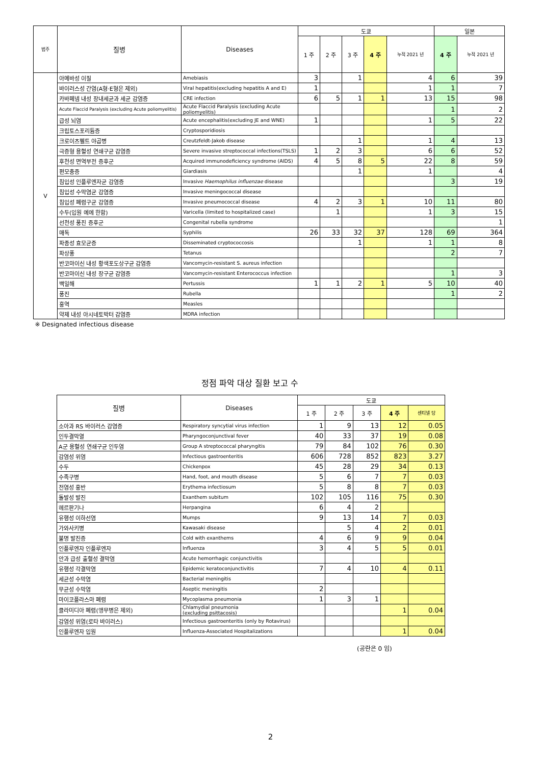| 범주 | 질병 | Diseases | 도쿄 | | | | | 일본 | |
| --- | --- | --- | --- | --- | --- | --- | --- | --- | --- |
| | | | 1 주 | 2 주 | 3 주 | 4 주 | 누적 2021 년 | 4 주 | 누적 2021 년 |
| V | 아메바성 이질 | Amebiasis | 3 | | 1 | | 4 | 6 | 39 |
| | 바이러스성 간염(A형·E형은 제외) | Viral hepatitis(excluding hepatitis A and E) | 1 | | | | 1 | 1 | 7 |
| | 카바페넴 내성 장내세균과 세균 감염증 | CRE infection | 6 | 5 | 1 | 1 | 13 | 15 | 98 |
| | Acute Flaccid Paralysis (excluding Acute poliomyelitis) | Acute Flaccid Paralysis (excluding Acute poliomyelitis) | | | | | | 1 | 2 |
| | 급성 뇌염 | Acute encephalitis(excluding JE and WNE) | 1 | | | | 1 | 5 | 22 |
| | 크립토스포리듐증 | Cryptosporidiosis | | | | | | | |
| | 크로이츠펠트 야곱병 | Creutzfeldt-Jakob disease | | | 1 | | 1 | 4 | 13 |
| | 극증형 용혈성 연쇄구균 감염증 | Severe invasive streptococcal infections(TSLS) | 1 | 2 | 3 | | 6 | 6 | 52 |
| | 후천성 면역부전 증후군 | Acquired immunodeficiency syndrome (AIDS) | 4 | 5 | 8 | 5 | 22 | 8 | 59 |
| | 편모충증 | Giardiasis | | | 1 | | 1 | | 4 |
| | 침입성 인플루엔자균 감염증 | Invasive Haemophilus influenzae disease | | | | | | 3 | 19 |
| | 침입성 수막염균 감염증 | Invasive meningococcal disease | | | | | | | |
| | 침입성 폐렴구균 감염증 | Invasive pneumococcal disease | 4 | 2 | 3 | 1 | 10 | 11 | 80 |
| | 수두(입원 예에 한함) | Varicella (limited to hospitalized case) | | 1 | | | 1 | 3 | 15 |
| | 선천성 풍진 증후군 | Congenital rubella syndrome | | | | | | | 1 |
| | 매독 | Syphilis | 26 | 33 | 32 | 37 | 128 | 69 | 364 |
| | 파종성 효모균증 | Disseminated cryptococcosis | | | 1 | | 1 | 1 | 8 |
| | 파상풍 | Tetanus | | | | | | 2 | 7 |
| | 반코마이신 내성 황색포도상구균 감염증 | Vancomycin-resistant S. aureus infection | | | | | | | |
| | 반코마이신 내성 장구균 감염증 | Vancomycin-resistant Enterococcus infection | | | | | | 1 | 3 |
| | 백일해 | Pertussis | 1 | 1 | 2 | 1 | 5 | 10 | 40 |
| | 풍진 | Rubella | | | | | | 1 | 2 |
| | 홍역 | Measles | | | | | | | |
| | 약제 내성 아시네토박터 감염증 | MDRA infection | | | | | | | |
| ※ Designated infectious disease | | | | | | | | | |
정점 파악 대상 질환 보고 수
| 질병 | Diseases | 도쿄 | | | | |
| --- | --- | --- | --- | --- | --- | --- |
| | | 1 주 | 2 주 | 3 주 | 4 주 | 센티넬 당 |
| 소아과 RS 바이러스 감염증 | Respiratory syncytial virus infection | 1 | 9 | 13 | 12 | 0.05 |
| 인두결막열 | Pharyngoconjunctival fever | 40 | 33 | 37 | 19 | 0.08 |
| A군 용혈성 연쇄구균 인두염 | Group A streptococcal pharyngitis | 79 | 84 | 102 | 76 | 0.30 |
| 감염성 위염 | Infectious gastroenteritis | 606 | 728 | 852 | 823 | 3.27 |
| 수두 | Chickenpox | 45 | 28 | 29 | 34 | 0.13 |
| 수족구병 | Hand, foot, and mouth disease | 5 | 6 | 7 | 7 | 0.03 |
| 전염성 홍반 | Erythema infectiosum | 5 | 8 | 8 | 7 | 0.03 |
| 돌발성 발진 | Exanthem subitum | 102 | 105 | 116 | 75 | 0.30 |
| 헤르판기나 | Herpangina | 6 | 4 | 2 | | |
| 유행성 이하선염 | Mumps | 9 | 13 | 14 | 7 | 0.03 |
| 가와사키병 | Kawasaki disease | | 5 | 4 | 2 | 0.01 |
| 불명 발진증 | Cold with exanthems | 4 | 6 | 9 | 9 | 0.04 |
| 인플루엔자 인플루엔자 | Influenza | 3 | 4 | 5 | 5 | 0.01 |
| 안과 급성 출혈성 결막염 | Acute hemorrhagic conjunctivitis | | | | | |
| 유행성 각결막염 | Epidemic keratoconjunctivitis | 7 | 4 | 10 | 4 | 0.11 |
| 세균성 수막염 | Bacterial meningitis | | | | | |
| 무균성 수막염 | Aseptic meningitis | 2 | | | | |
| 마이코플라스마 폐렴 | Mycoplasma pneumonia | 1 | 3 | 1 | | |
| 클라미디아 폐렴(앵무병은 제외) | Chlamydial pneumonia (excluding psittacosis) | | | | 1 | 0.04 |
| 감염성 위염(로타 바이러스) | Infectious gastroenteritis (only by Rotavirus) | | | | | |
| 인플루엔자 입원 | Influenza-Associated Hospitalizations | | | | 1 | 0.04 |
(공란은 0 임)
2